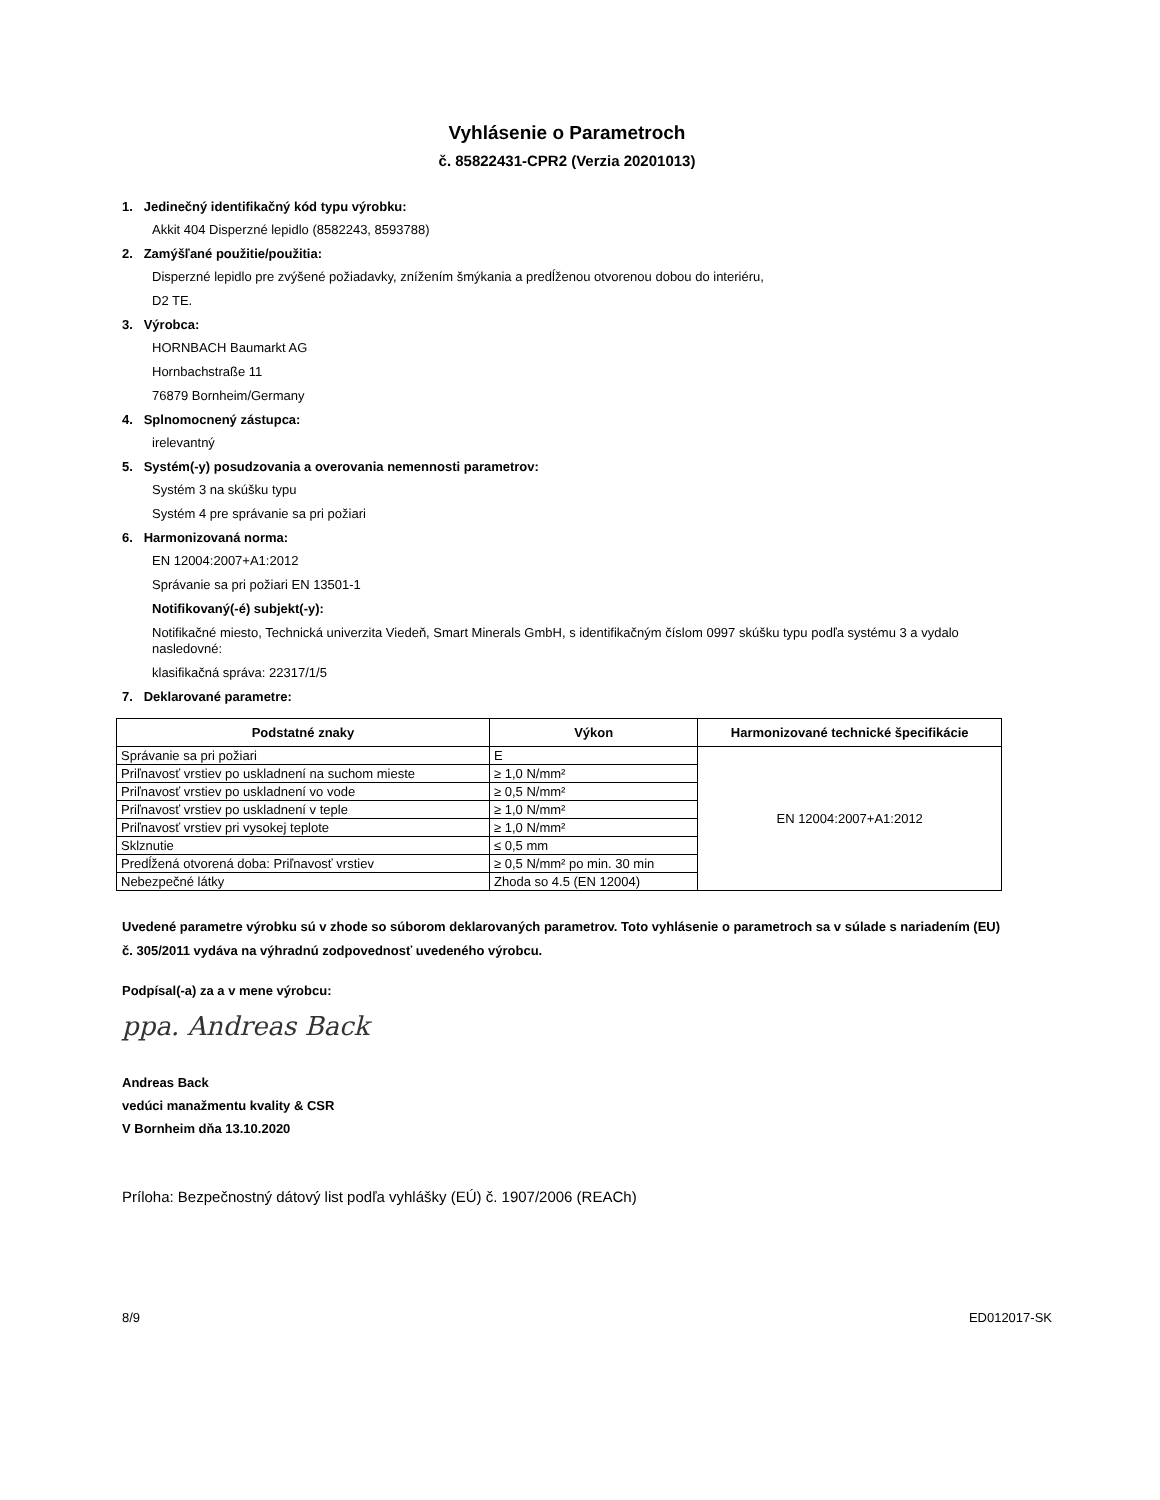Vyhlásenie o Parametroch
č. 85822431-CPR2 (Verzia 20201013)
1. Jedinečný identifikačný kód typu výrobku:
Akkit 404 Disperzné lepidlo (8582243, 8593788)
2. Zamýšľané použitie/použitia:
Disperzné lepidlo pre zvýšené požiadavky, znížením šmýkania a predĺženou otvorenou dobou do interiéru,
D2 TE.
3. Výrobca:
HORNBACH Baumarkt AG
Hornbachstraße 11
76879 Bornheim/Germany
4. Splnomocnený zástupca:
irelevantný
5. Systém(-y) posudzovania a overovania nemennosti parametrov:
Systém 3 na skúšku typu
Systém 4 pre správanie sa pri požiari
6. Harmonizovaná norma:
EN 12004:2007+A1:2012
Správanie sa pri požiari EN 13501-1
Notifikovaný(-é) subjekt(-y):
Notifikačné miesto, Technická univerzita Viedeň, Smart Minerals GmbH, s identifikačným číslom 0997 skúšku typu podľa systému 3 a vydalo nasledovné:
klasifikačná správa: 22317/1/5
7. Deklarované parametre:
| Podstatné znaky | Výkon | Harmonizované technické špecifikácie |
| --- | --- | --- |
| Správanie sa pri požiari | E | EN 12004:2007+A1:2012 |
| Priľnavosť vrstiev po uskladnení na suchom mieste | ≥ 1,0 N/mm² | |
| Priľnavosť vrstiev po uskladnení vo vode | ≥ 0,5 N/mm² | |
| Priľnavosť vrstiev po uskladnení v teple | ≥ 1,0 N/mm² | |
| Priľnavosť vrstiev pri vysokej teplote | ≥ 1,0 N/mm² | |
| Sklznutie | ≤ 0,5 mm | |
| Predĺžená otvorená doba: Priľnavosť vrstiev | ≥ 0,5 N/mm² po min. 30 min | |
| Nebezpečné látky | Zhoda so 4.5 (EN 12004) | |
Uvedené parametre výrobku sú v zhode so súborom deklarovaných parametrov. Toto vyhlásenie o parametroch sa v súlade s nariadením (EU) č. 305/2011 vydáva na výhradnú zodpovednosť uvedeného výrobcu.
Podpísal(-a) za a v mene výrobcu:
ppa. Andreas Back
Andreas Back
vedúci manažmentu kvality & CSR
V Bornheim dňa 13.10.2020
Príloha: Bezpečnostný dátový list podľa vyhlášky (EÚ) č. 1907/2006 (REACh)
8/9 ED012017-SK